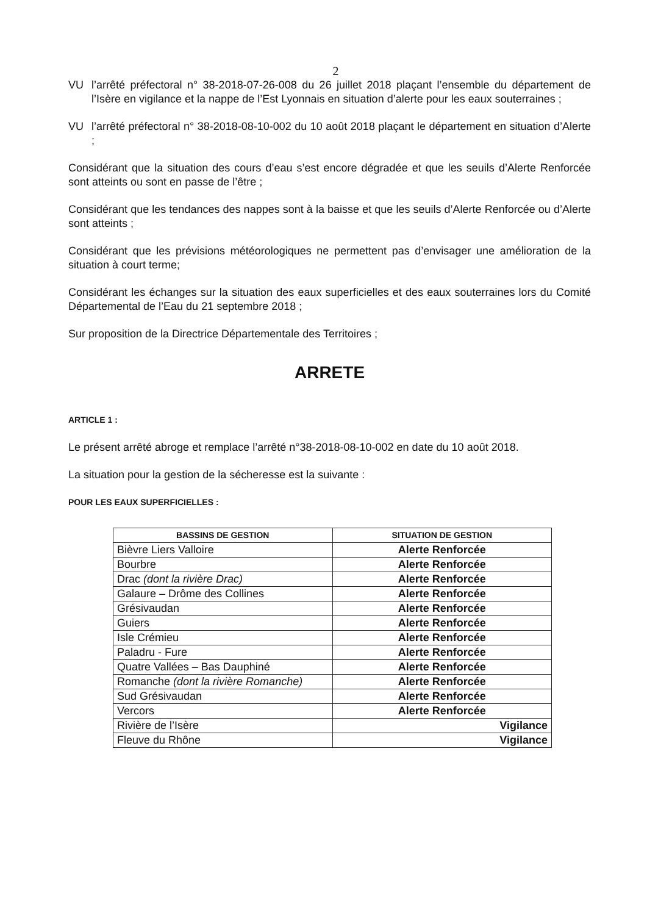2
VU l’arrêté préfectoral n° 38-2018-07-26-008 du 26 juillet 2018 plaçant l’ensemble du département de l’Isère en vigilance et la nappe de l’Est Lyonnais en situation d’alerte pour les eaux souterraines ;
VU l’arrêté préfectoral n° 38-2018-08-10-002 du 10 août 2018 plaçant le département en situation d’Alerte ;
Considérant que la situation des cours d’eau s’est encore dégradée et que les seuils d’Alerte Renforcée sont atteints ou sont en passe de l’être ;
Considérant que les tendances des nappes sont à la baisse et que les seuils d’Alerte Renforcée ou d’Alerte sont atteints ;
Considérant que les prévisions météorologiques ne permettent pas d’envisager une amélioration de la situation à court terme;
Considérant les échanges sur la situation des eaux superficielles et des eaux souterraines lors du Comité Départemental de l’Eau du 21 septembre 2018 ;
Sur proposition de la Directrice Départementale des Territoires ;
ARRETE
ARTICLE 1 :
Le présent arrêté abroge et remplace l’arrêté n°38-2018-08-10-002 en date du 10 août 2018.
La situation pour la gestion de la sécheresse est la suivante :
POUR LES EAUX SUPERFICIELLES :
| BASSINS DE GESTION | SITUATION DE GESTION |
| --- | --- |
| Bièvre Liers Valloire | Alerte Renforcée |
| Bourbre | Alerte Renforcée |
| Drac (dont la rivière Drac) | Alerte Renforcée |
| Galaure – Drôme des Collines | Alerte Renforcée |
| Grésivaudan | Alerte Renforcée |
| Guiers | Alerte Renforcée |
| Isle Crémieu | Alerte Renforcée |
| Paladru - Fure | Alerte Renforcée |
| Quatre Vallées – Bas Dauphiné | Alerte Renforcée |
| Romanche (dont la rivière Romanche) | Alerte Renforcée |
| Sud Grésivaudan | Alerte Renforcée |
| Vercors | Alerte Renforcée |
| Rivière de l’Isère | Vigilance |
| Fleuve du Rhône | Vigilance |